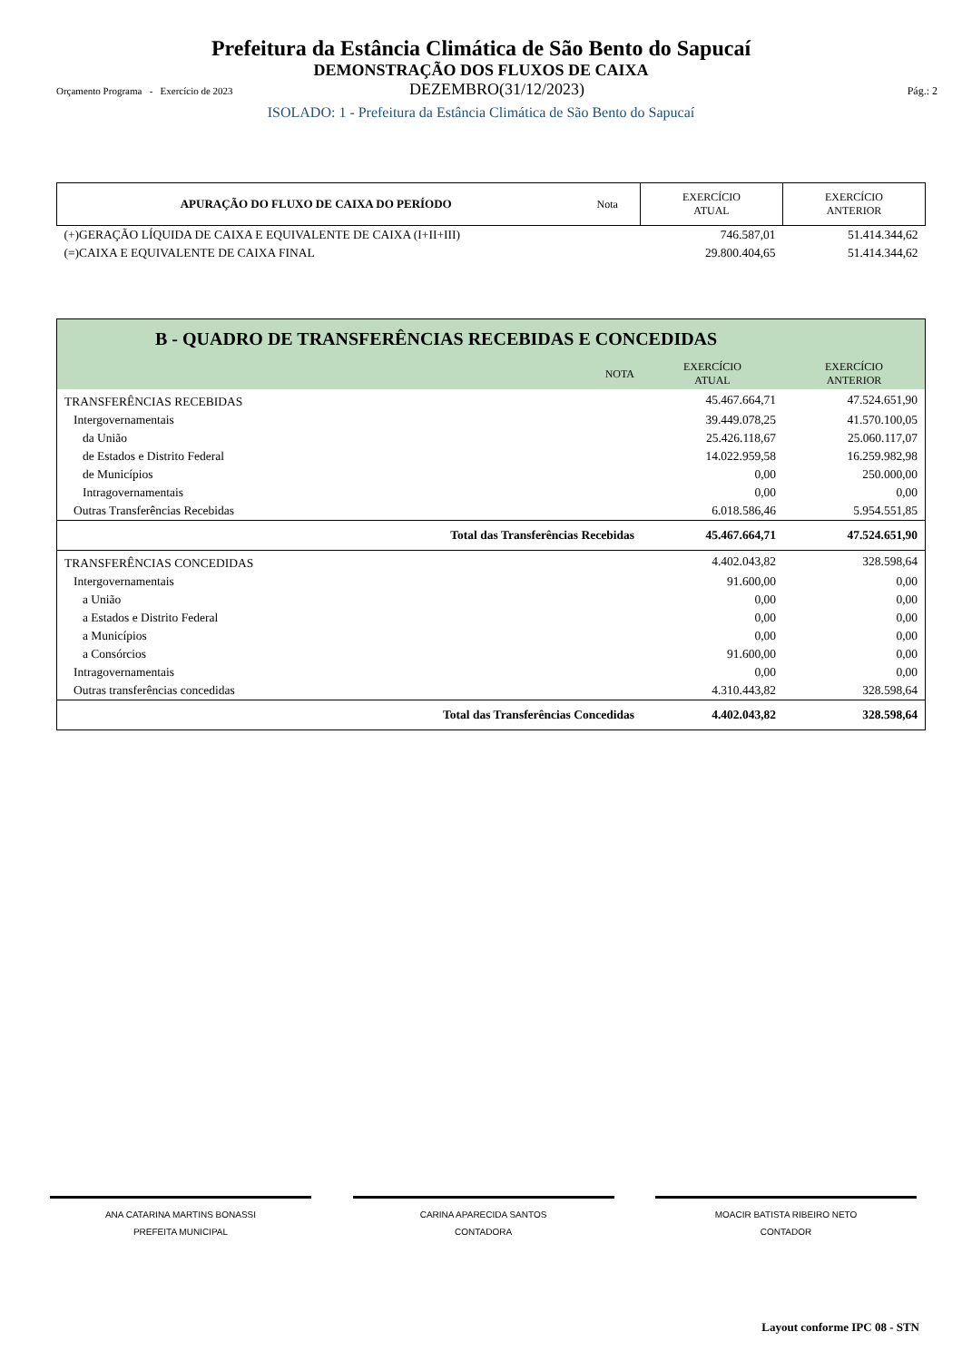Prefeitura da Estância Climática de São Bento do Sapucaí
DEMONSTRAÇÃO DOS FLUXOS DE CAIXA
Orçamento Programa - Exercício de 2023 DEZEMBRO(31/12/2023) Pág.: 2
ISOLADO: 1 - Prefeitura da Estância Climática de São Bento do Sapucaí
| APURAÇÃO DO FLUXO DE CAIXA DO PERÍODO | Nota | EXERCÍCIO ATUAL | EXERCÍCIO ANTERIOR |
| --- | --- | --- | --- |
| (+)GERAÇÃO LÍQUIDA DE CAIXA E EQUIVALENTE DE CAIXA (I+II+III) | | 746.587,01 | 51.414.344,62 |
| (=)CAIXA E EQUIVALENTE DE CAIXA FINAL | | 29.800.404,65 | 51.414.344,62 |
| B - QUADRO DE TRANSFERÊNCIAS RECEBIDAS E CONCEDIDAS | | | |
| --- | --- | --- | --- |
| | NOTA | EXERCÍCIO ATUAL | EXERCÍCIO ANTERIOR |
| TRANSFERÊNCIAS RECEBIDAS | | 45.467.664,71 | 47.524.651,90 |
| Intergovernamentais | | 39.449.078,25 | 41.570.100,05 |
| da União | | 25.426.118,67 | 25.060.117,07 |
| de Estados e Distrito Federal | | 14.022.959,58 | 16.259.982,98 |
| de Municípios | | 0,00 | 250.000,00 |
| Intragovernamentais | | 0,00 | 0,00 |
| Outras Transferências Recebidas | | 6.018.586,46 | 5.954.551,85 |
| Total das Transferências Recebidas | | 45.467.664,71 | 47.524.651,90 |
| TRANSFERÊNCIAS CONCEDIDAS | | 4.402.043,82 | 328.598,64 |
| Intergovernamentais | | 91.600,00 | 0,00 |
| a União | | 0,00 | 0,00 |
| a Estados e Distrito Federal | | 0,00 | 0,00 |
| a Municípios | | 0,00 | 0,00 |
| a Consórcios | | 91.600,00 | 0,00 |
| Intragovernamentais | | 0,00 | 0,00 |
| Outras transferências concedidas | | 4.310.443,82 | 328.598,64 |
| Total das Transferências Concedidas | | 4.402.043,82 | 328.598,64 |
ANA CATARINA MARTINS BONASSI
PREFEITA MUNICIPAL
CARINA APARECIDA SANTOS
CONTADORA
MOACIR BATISTA RIBEIRO NETO
CONTADOR
Layout conforme IPC 08 - STN